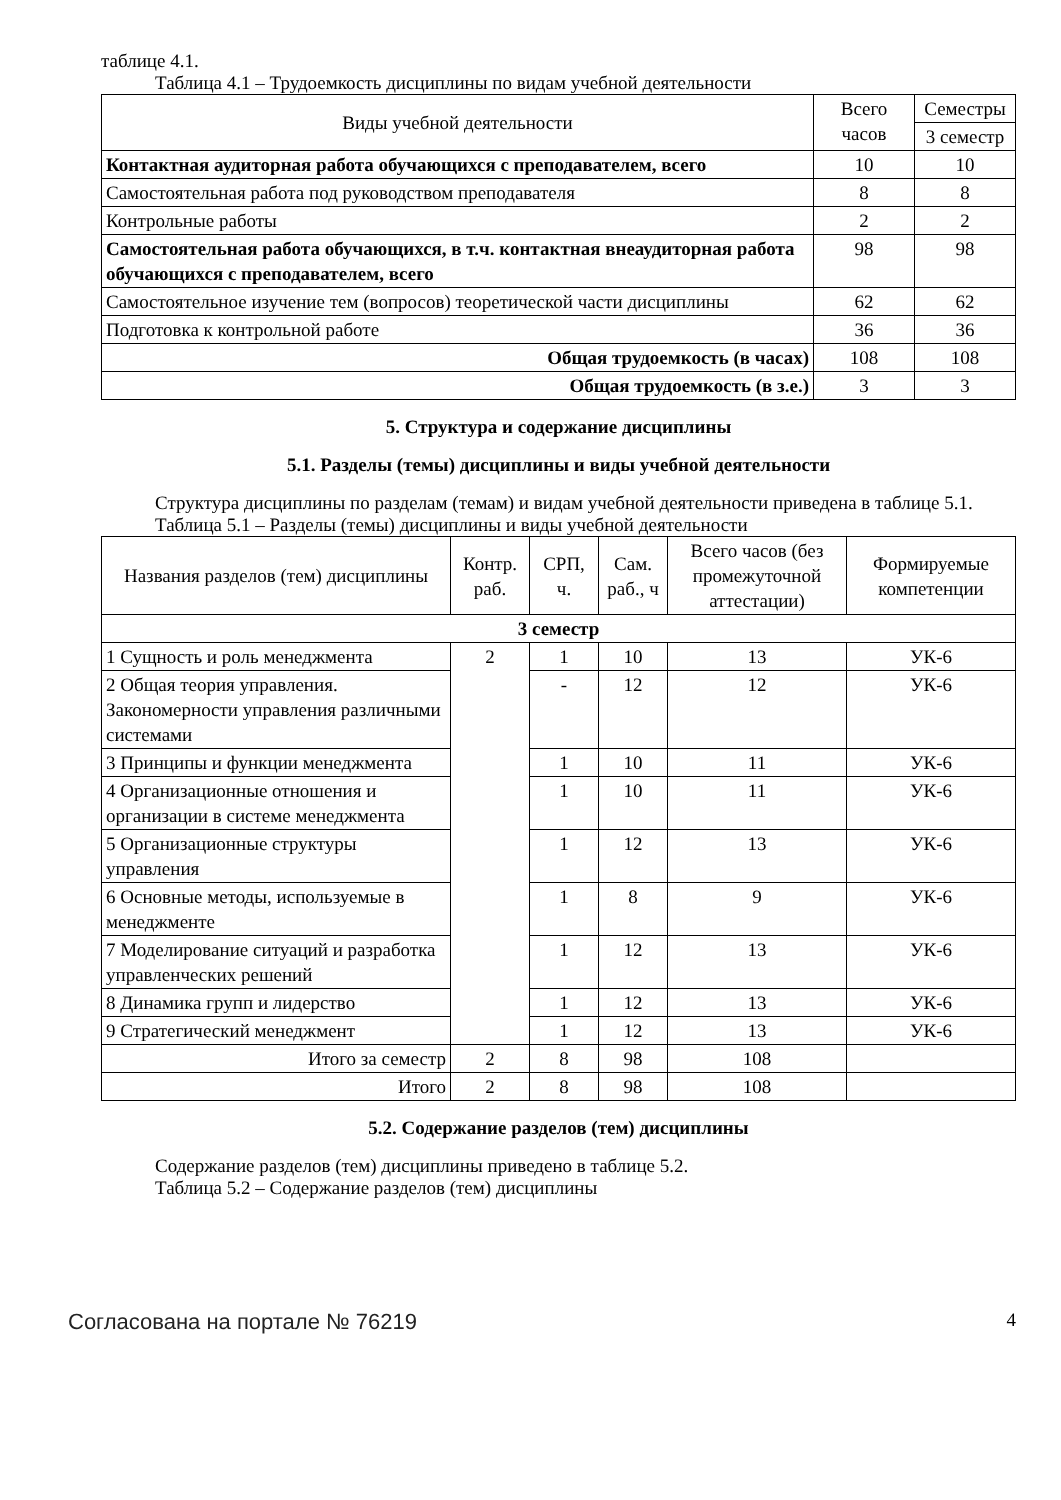таблице 4.1.
Таблица 4.1 – Трудоемкость дисциплины по видам учебной деятельности
| Виды учебной деятельности | Всего часов | Семестры |
| --- | --- | --- |
| | | 3 семестр |
| Контактная аудиторная работа обучающихся с преподавателем, всего | 10 | 10 |
| Самостоятельная работа под руководством преподавателя | 8 | 8 |
| Контрольные работы | 2 | 2 |
| Самостоятельная работа обучающихся, в т.ч. контактная внеаудиторная работа обучающихся с преподавателем, всего | 98 | 98 |
| Самостоятельное изучение тем (вопросов) теоретической части дисциплины | 62 | 62 |
| Подготовка к контрольной работе | 36 | 36 |
| Общая трудоемкость (в часах) | 108 | 108 |
| Общая трудоемкость (в з.е.) | 3 | 3 |
5. Структура и содержание дисциплины
5.1. Разделы (темы) дисциплины и виды учебной деятельности
Структура дисциплины по разделам (темам) и видам учебной деятельности приведена в таблице 5.1.
Таблица 5.1 – Разделы (темы) дисциплины и виды учебной деятельности
| Названия разделов (тем) дисциплины | Контр. раб. | СРП, ч. | Сам. раб., ч | Всего часов (без промежуточной аттестации) | Формируемые компетенции |
| --- | --- | --- | --- | --- | --- |
| 3 семестр | | | | | |
| 1 Сущность и роль менеджмента | 2 | 1 | 10 | 13 | УК-6 |
| 2 Общая теория управления. Закономерности управления различными системами | | - | 12 | 12 | УК-6 |
| 3 Принципы и функции менеджмента | | 1 | 10 | 11 | УК-6 |
| 4 Организационные отношения и организации в системе менеджмента | | 1 | 10 | 11 | УК-6 |
| 5 Организационные структуры управления | | 1 | 12 | 13 | УК-6 |
| 6 Основные методы, используемые в менеджменте | | 1 | 8 | 9 | УК-6 |
| 7 Моделирование ситуаций и разработка управленческих решений | | 1 | 12 | 13 | УК-6 |
| 8 Динамика групп и лидерство | | 1 | 12 | 13 | УК-6 |
| 9 Стратегический менеджмент | | 1 | 12 | 13 | УК-6 |
| Итого за семестр | 2 | 8 | 98 | 108 | |
| Итого | 2 | 8 | 98 | 108 | |
5.2. Содержание разделов (тем) дисциплины
Содержание разделов (тем) дисциплины приведено в таблице 5.2.
Таблица 5.2 – Содержание разделов (тем) дисциплины
Согласована на портале № 76219 4